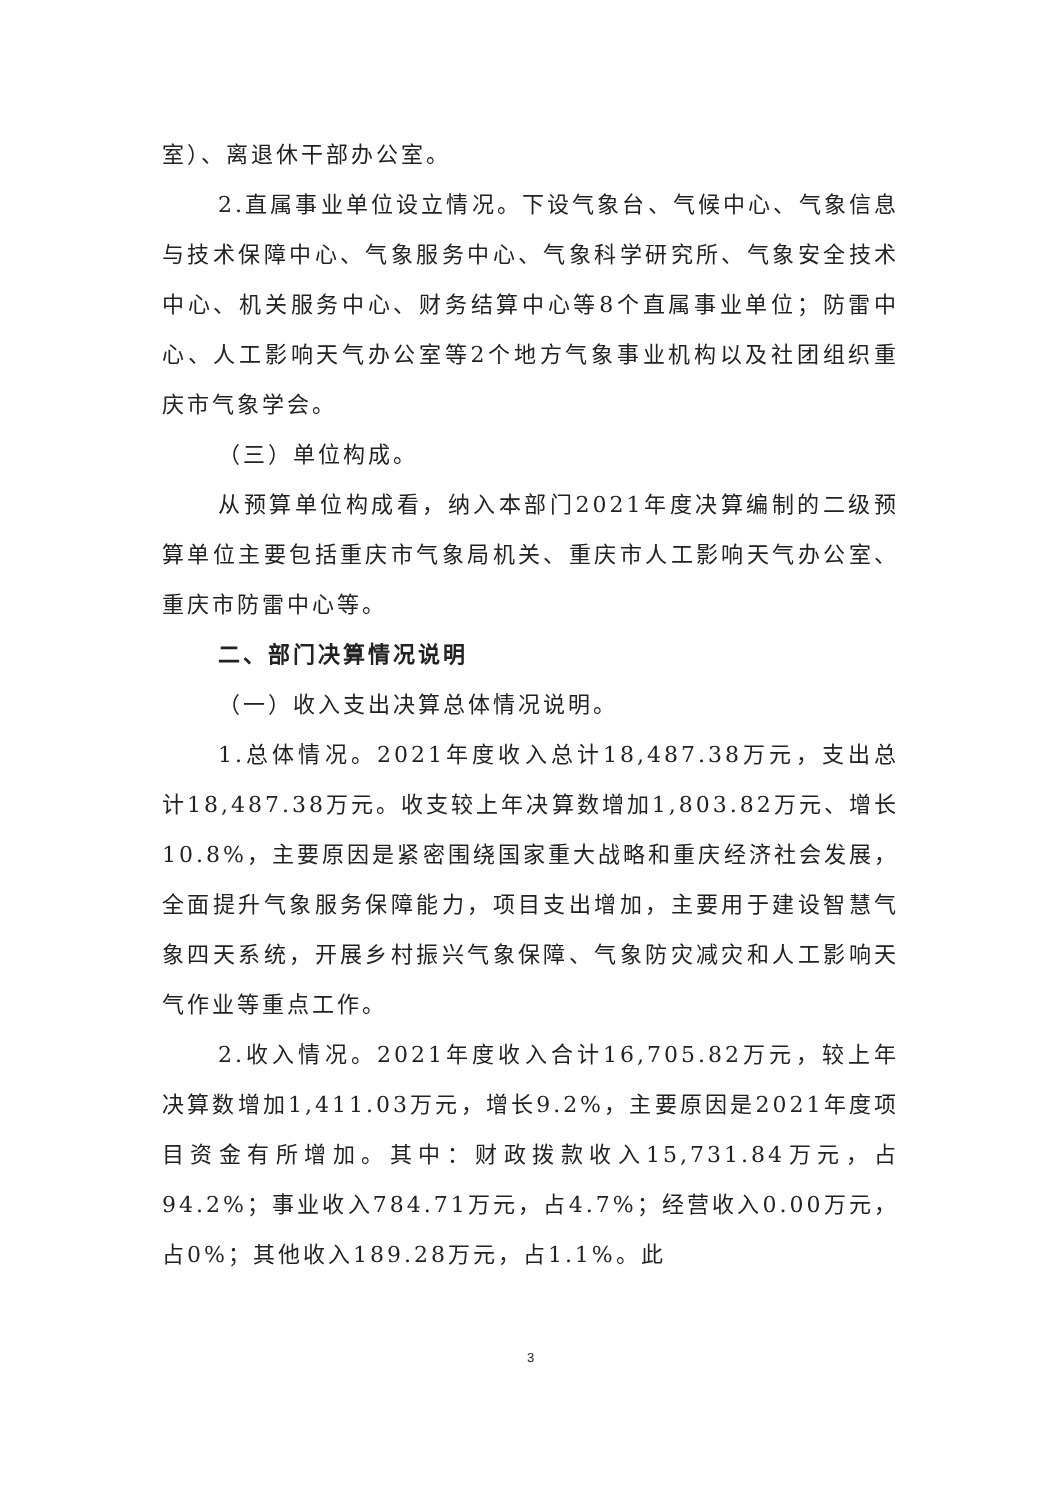室）、离退休干部办公室。
2.直属事业单位设立情况。下设气象台、气候中心、气象信息与技术保障中心、气象服务中心、气象科学研究所、气象安全技术中心、机关服务中心、财务结算中心等8个直属事业单位；防雷中心、人工影响天气办公室等2个地方气象事业机构以及社团组织重庆市气象学会。
（三）单位构成。
从预算单位构成看，纳入本部门2021年度决算编制的二级预算单位主要包括重庆市气象局机关、重庆市人工影响天气办公室、重庆市防雷中心等。
二、部门决算情况说明
（一）收入支出决算总体情况说明。
1.总体情况。2021年度收入总计18,487.38万元，支出总计18,487.38万元。收支较上年决算数增加1,803.82万元、增长10.8%，主要原因是紧密围绕国家重大战略和重庆经济社会发展，全面提升气象服务保障能力，项目支出增加，主要用于建设智慧气象四天系统，开展乡村振兴气象保障、气象防灾减灾和人工影响天气作业等重点工作。
2.收入情况。2021年度收入合计16,705.82万元，较上年决算数增加1,411.03万元，增长9.2%，主要原因是2021年度项目资金有所增加。其中：财政拨款收入15,731.84万元，占94.2%；事业收入784.71万元，占4.7%；经营收入0.00万元，占0%；其他收入189.28万元，占1.1%。此
3